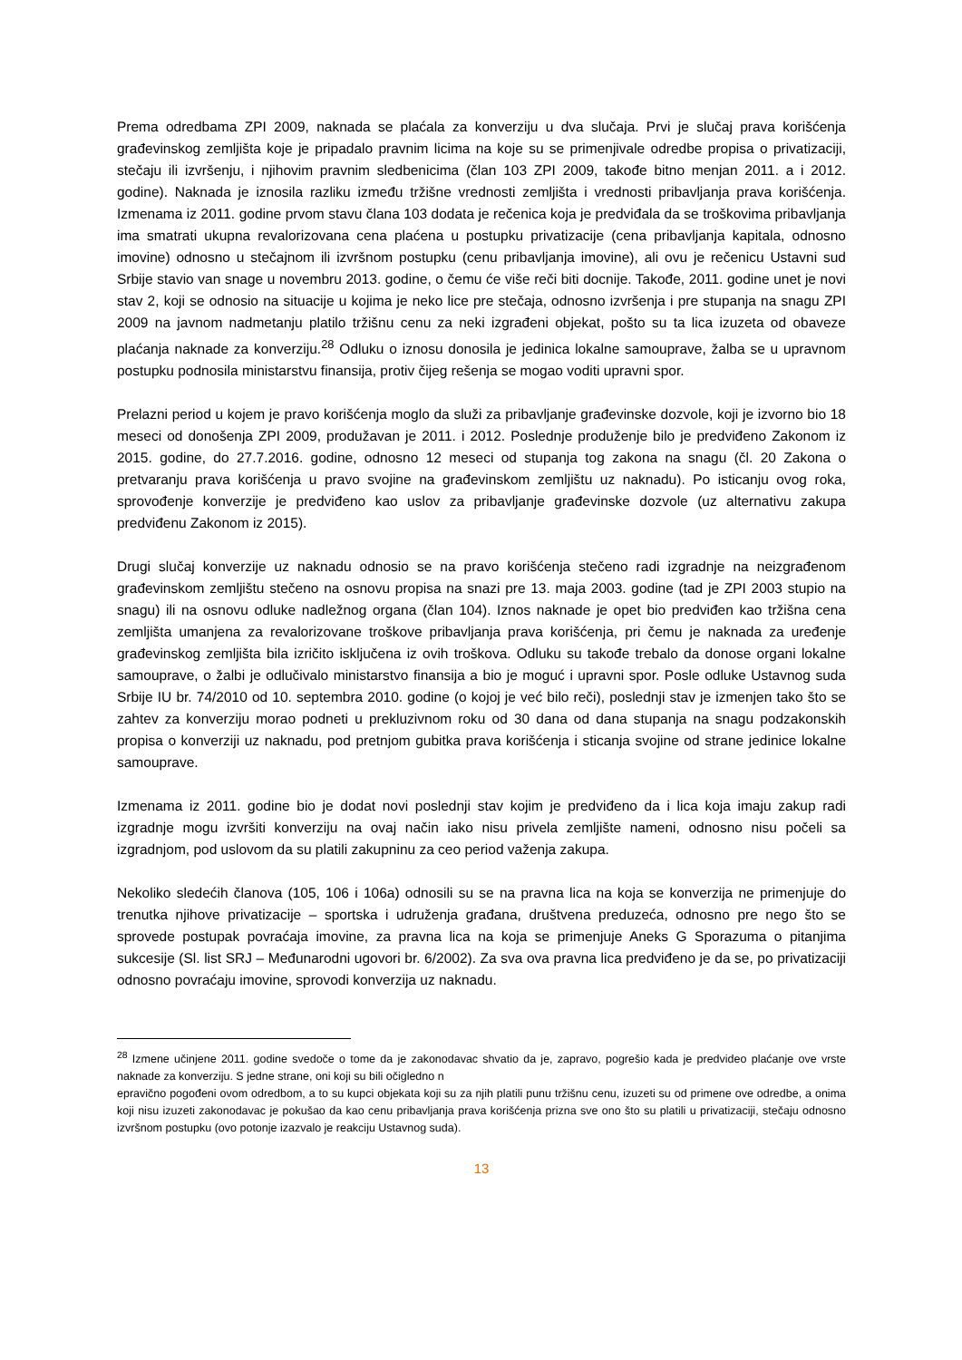Prema odredbama ZPI 2009, naknada se plaćala za konverziju u dva slučaja. Prvi je slučaj prava korišćenja građevinskog zemljišta koje je pripadalo pravnim licima na koje su se primenjivale odredbe propisa o privatizaciji, stečaju ili izvršenju, i njihovim pravnim sledbenicima (član 103 ZPI 2009, takođe bitno menjan 2011. a i 2012. godine). Naknada je iznosila razliku između tržišne vrednosti zemljišta i vrednosti pribavljanja prava korišćenja. Izmenama iz 2011. godine prvom stavu člana 103 dodata je rečenica koja je predviđala da se troškovima pribavljanja ima smatrati ukupna revalorizovana cena plaćena u postupku privatizacije (cena pribavljanja kapitala, odnosno imovine) odnosno u stečajnom ili izvršnom postupku (cenu pribavljanja imovine), ali ovu je rečenicu Ustavni sud Srbije stavio van snage u novembru 2013. godine, o čemu će više reči biti docnije. Takođe, 2011. godine unet je novi stav 2, koji se odnosio na situacije u kojima je neko lice pre stečaja, odnosno izvršenja i pre stupanja na snagu ZPI 2009 na javnom nadmetanju platilo tržišnu cenu za neki izgrađeni objekat, pošto su ta lica izuzeta od obaveze plaćanja naknade za konverziju.<sup>28</sup> Odluku o iznosu donosila je jedinica lokalne samouprave, žalba se u upravnom postupku podnosila ministarstvu finansija, protiv čijeg rešenja se mogao voditi upravni spor.
Prelazni period u kojem je pravo korišćenja moglo da služi za pribavljanje građevinske dozvole, koji je izvorno bio 18 meseci od donošenja ZPI 2009, produžavan je 2011. i 2012. Poslednje produženje bilo je predviđeno Zakonom iz 2015. godine, do 27.7.2016. godine, odnosno 12 meseci od stupanja tog zakona na snagu (čl. 20 Zakona o pretvaranju prava korišćenja u pravo svojine na građevinskom zemljištu uz naknadu). Po isticanju ovog roka, sprovođenje konverzije je predviđeno kao uslov za pribavljanje građevinske dozvole (uz alternativu zakupa predviđenu Zakonom iz 2015).
Drugi slučaj konverzije uz naknadu odnosio se na pravo korišćenja stečeno radi izgradnje na neizgrađenom građevinskom zemljištu stečeno na osnovu propisa na snazi pre 13. maja 2003. godine (tad je ZPI 2003 stupio na snagu) ili na osnovu odluke nadležnog organa (član 104). Iznos naknade je opet bio predviđen kao tržišna cena zemljišta umanjena za revalorizovane troškove pribavljanja prava korišćenja, pri čemu je naknada za uređenje građevinskog zemljišta bila izričito isključena iz ovih troškova. Odluku su takođe trebalo da donose organi lokalne samouprave, o žalbi je odlučivalo ministarstvo finansija a bio je moguć i upravni spor. Posle odluke Ustavnog suda Srbije IU br. 74/2010 od 10. septembra 2010. godine (o kojoj je već bilo reči), poslednji stav je izmenjen tako što se zahtev za konverziju morao podneti u prekluzivnom roku od 30 dana od dana stupanja na snagu podzakonskih propisa o konverziji uz naknadu, pod pretnjom gubitka prava korišćenja i sticanja svojine od strane jedinice lokalne samouprave.
Izmenama iz 2011. godine bio je dodat novi poslednji stav kojim je predviđeno da i lica koja imaju zakup radi izgradnje mogu izvršiti konverziju na ovaj način iako nisu privela zemljište nameni, odnosno nisu počeli sa izgradnjom, pod uslovom da su platili zakupninu za ceo period važenja zakupa.
Nekoliko sledećih članova (105, 106 i 106a) odnosili su se na pravna lica na koja se konverzija ne primenjuje do trenutka njihove privatizacije – sportska i udruženja građana, društvena preduzeća, odnosno pre nego što se sprovede postupak povraćaja imovine, za pravna lica na koja se primenjuje Aneks G Sporazuma o pitanjima sukcesije (Sl. list SRJ – Međunarodni ugovori br. 6/2002). Za sva ova pravna lica predviđeno je da se, po privatizaciji odnosno povraćaju imovine, sprovodi konverzija uz naknadu.
<sup>28</sup> Izmene učinjene 2011. godine svedoče o tome da je zakonodavac shvatio da je, zapravo, pogrešio kada je predvideo plaćanje ove vrste naknade za konverziju. S jedne strane, oni koji su bili očigledno n
epravično pogođeni ovom odredbom, a to su kupci objekata koji su za njih platili punu tržišnu cenu, izuzeti su od primene ove odredbe, a onima koji nisu izuzeti zakonodavac je pokušao da kao cenu pribavljanja prava korišćenja prizna sve ono što su platili u privatizaciji, stečaju odnosno izvršnom postupku (ovo potonje izazvalo je reakciju Ustavnog suda).
13